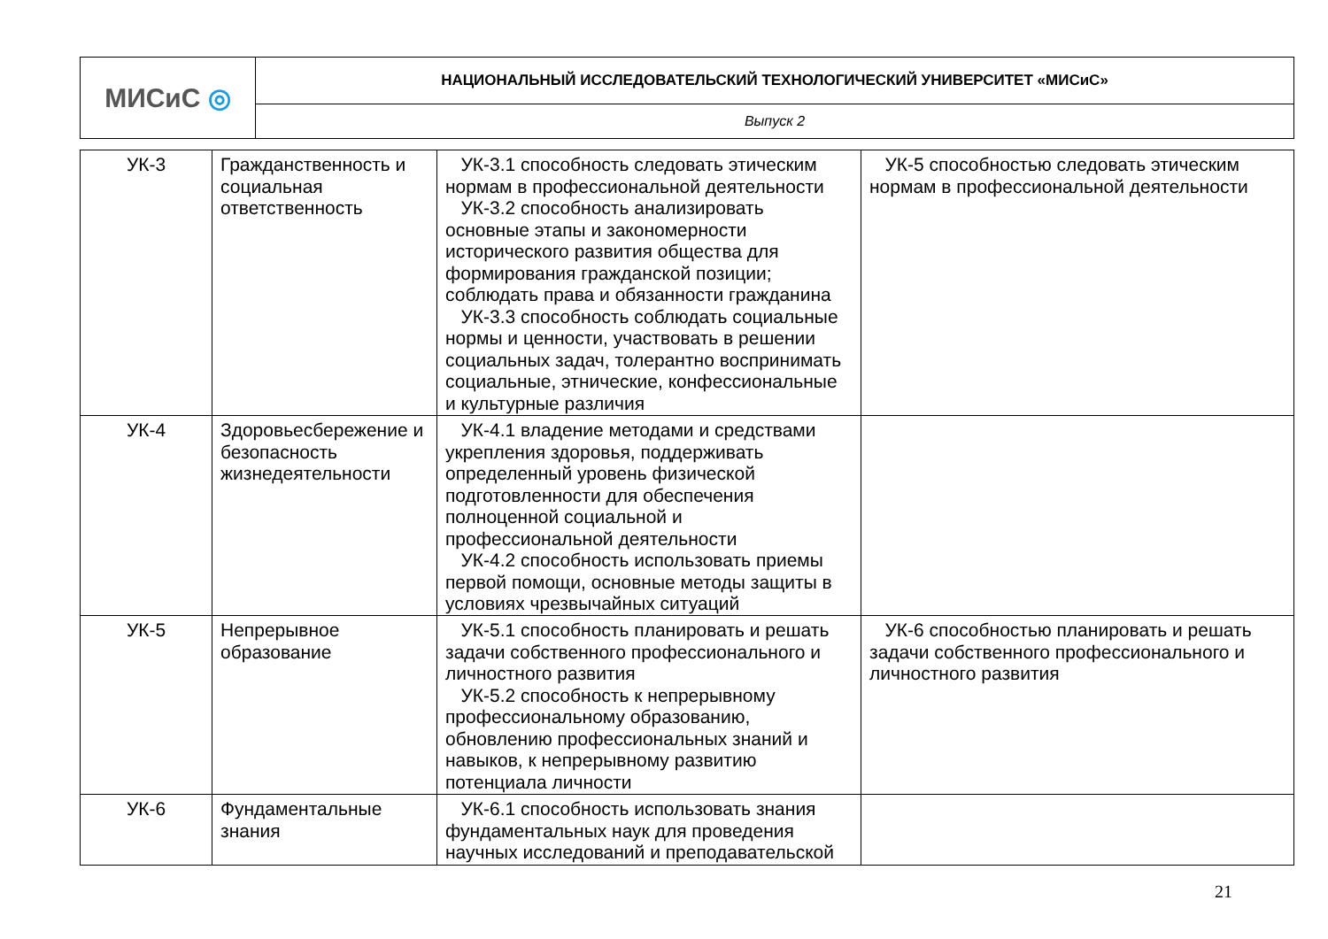| МИСиС ◎ | НАЦИОНАЛЬНЫЙ ИССЛЕДОВАТЕЛЬСКИЙ ТЕХНОЛОГИЧЕСКИЙ УНИВЕРСИТЕТ «МИСиС» |
| | Выпуск 2 |
| УК-3 | Гражданственность и социальная ответственность | УК-3.1 способность следовать этическим нормам в профессиональной деятельности УК-3.2 способность анализировать основные этапы и закономерности исторического развития общества для формирования гражданской позиции; соблюдать права и обязанности гражданина УК-3.3 способность соблюдать социальные нормы и ценности, участвовать в решении социальных задач, толерантно воспринимать социальные, этнические, конфессиональные и культурные различия | УК-5 способностью следовать этическим нормам в профессиональной деятельности |
| УК-4 | Здоровьесбережение и безопасность жизнедеятельности | УК-4.1 владение методами и средствами укрепления здоровья, поддерживать определенный уровень физической подготовленности для обеспечения полноценной социальной и профессиональной деятельности УК-4.2 способность использовать приемы первой помощи, основные методы защиты в условиях чрезвычайных ситуаций | |
| УК-5 | Непрерывное образование | УК-5.1 способность планировать и решать задачи собственного профессионального и личностного развития УК-5.2 способность к непрерывному профессиональному образованию, обновлению профессиональных знаний и навыков, к непрерывному развитию потенциала личности | УК-6 способностью планировать и решать задачи собственного профессионального и личностного развития |
| УК-6 | Фундаментальные знания | УК-6.1 способность использовать знания фундаментальных наук для проведения научных исследований и преподавательской | |
21